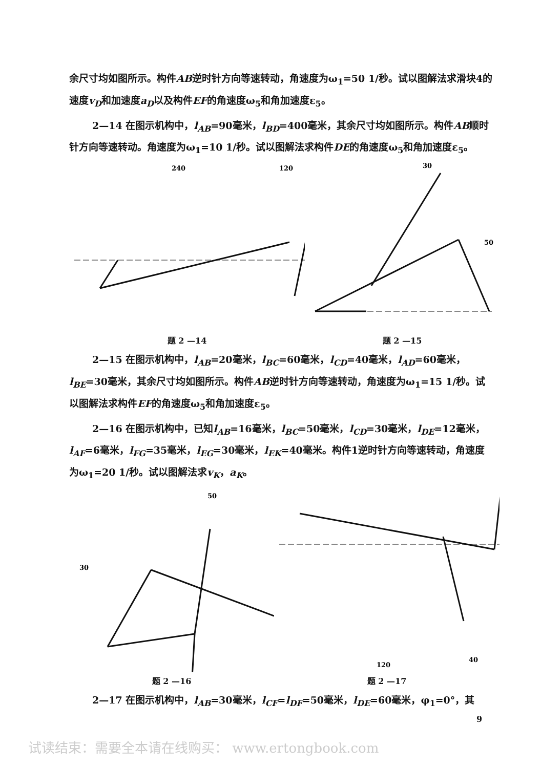余尺寸均如图所示。构件AB逆时针方向等速转动，角速度为ω<sub>1</sub>=50 1/秒。试以图解法求滑块4的速度v<sub>D</sub>和加速度a<sub>D</sub>以及构件EF的角速度ω<sub>5</sub>和角加速度ε<sub>5</sub>。
2—14 在图示机构中，l<sub>AB</sub>=90毫米，l<sub>BD</sub>=400毫米，其余尺寸均如图所示。构件AB顺时针方向等速转动。角速度为ω<sub>1</sub>=10 1/秒。试以图解法求构件DE的角速度ω<sub>5</sub>和角加速度ε<sub>5</sub>。
240
120
题 2 —14
30
50
题 2 —15
2—15 在图示机构中，l<sub>AB</sub>=20毫米，l<sub>BC</sub>=60毫米，l<sub>CD</sub>=40毫米，l<sub>AD</sub>=60毫米，l<sub>BE</sub>=30毫米，其余尺寸均如图所示。构件AB逆时针方向等速转动，角速度为ω<sub>1</sub>=15 1/秒。试以图解法求构件EF的角速度ω<sub>5</sub>和角加速度ε<sub>5</sub>。
2—16 在图示机构中，已知l<sub>AB</sub>=16毫米，l<sub>BC</sub>=50毫米，l<sub>CD</sub>=30毫米，l<sub>DE</sub>=12毫米，l<sub>AF</sub>=6毫米，l<sub>FG</sub>=35毫米，l<sub>EG</sub>=30毫米，l<sub>EK</sub>=40毫米。构件1逆时针方向等速转动，角速度为ω<sub>1</sub>=20 1/秒。试以图解法求v<sub>K</sub>，a<sub>K</sub>。
50
30
题 2 —16
40
120
题 2 —17
2—17 在图示机构中，l<sub>AB</sub>=30毫米，l<sub>CF</sub>=l<sub>DF</sub>=50毫米，l<sub>DE</sub>=60毫米，φ<sub>1</sub>=0°，其
9
试读结束：需要全本请在线购买： www.ertongbook.com